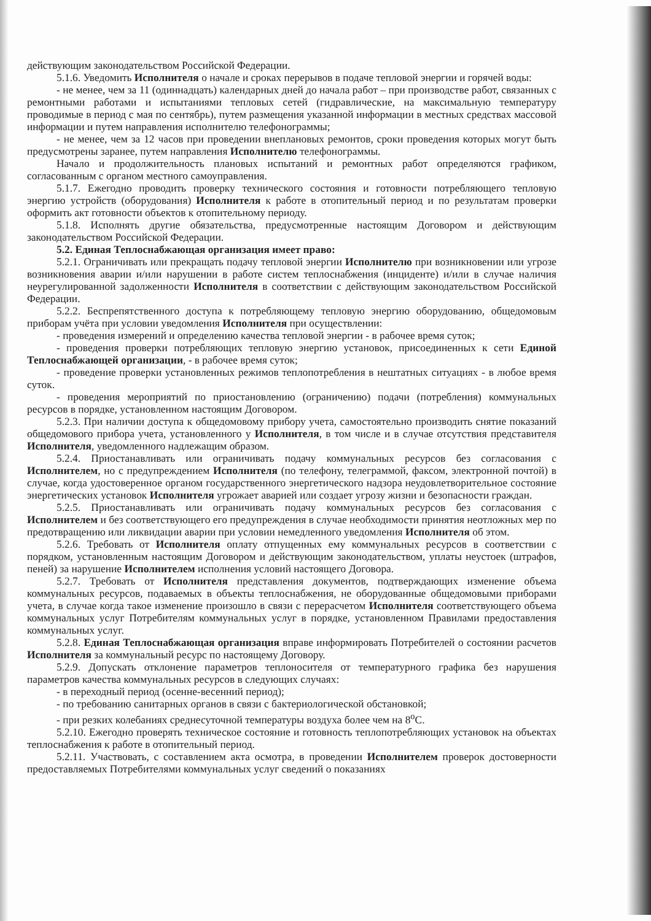действующим законодательством Российской Федерации.
5.1.6. Уведомить Исполнителя о начале и сроках перерывов в подаче тепловой энергии и горячей воды:
- не менее, чем за 11 (одиннадцать) календарных дней до начала работ – при производстве работ, связанных с ремонтными работами и испытаниями тепловых сетей (гидравлические, на максимальную температуру проводимые в период с мая по сентябрь), путем размещения указанной информации в местных средствах массовой информации и путем направления исполнителю телефонограммы;
- не менее, чем за 12 часов при проведении внеплановых ремонтов, сроки проведения которых могут быть предусмотрены заранее, путем направления Исполнителю телефонограммы.
Начало и продолжительность плановых испытаний и ремонтных работ определяются графиком, согласованным с органом местного самоуправления.
5.1.7. Ежегодно проводить проверку технического состояния и готовности потребляющего тепловую энергию устройств (оборудования) Исполнителя к работе в отопительный период и по результатам проверки оформить акт готовности объектов к отопительному периоду.
5.1.8. Исполнять другие обязательства, предусмотренные настоящим Договором и действующим законодательством Российской Федерации.
5.2. Единая Теплоснабжающая организация имеет право:
5.2.1. Ограничивать или прекращать подачу тепловой энергии Исполнителю при возникновении или угрозе возникновения аварии и/или нарушении в работе систем теплоснабжения (инциденте) и/или в случае наличия неурегулированной задолженности Исполнителя в соответствии с действующим законодательством Российской Федерации.
5.2.2. Беспрепятственного доступа к потребляющему тепловую энергию оборудованию, общедомовым приборам учёта при условии уведомления Исполнителя при осуществлении:
- проведения измерений и определению качества тепловой энергии - в рабочее время суток;
- проведения проверки потребляющих тепловую энергию установок, присоединенных к сети Единой Теплоснабжающей организации, - в рабочее время суток;
- проведение проверки установленных режимов теплопотребления в нештатных ситуациях - в любое время суток.
- проведения мероприятий по приостановлению (ограничению) подачи (потребления) коммунальных ресурсов в порядке, установленном настоящим Договором.
5.2.3. При наличии доступа к общедомовому прибору учета, самостоятельно производить снятие показаний общедомового прибора учета, установленного у Исполнителя, в том числе и в случае отсутствия представителя Исполнителя, уведомленного надлежащим образом.
5.2.4. Приостанавливать или ограничивать подачу коммунальных ресурсов без согласования с Исполнителем, но с предупреждением Исполнителя (по телефону, телеграммой, факсом, электронной почтой) в случае, когда удостоверенное органом государственного энергетического надзора неудовлетворительное состояние энергетических установок Исполнителя угрожает аварией или создает угрозу жизни и безопасности граждан.
5.2.5. Приостанавливать или ограничивать подачу коммунальных ресурсов без согласования с Исполнителем и без соответствующего его предупреждения в случае необходимости принятия неотложных мер по предотвращению или ликвидации аварии при условии немедленного уведомления Исполнителя об этом.
5.2.6. Требовать от Исполнителя оплату отпущенных ему коммунальных ресурсов в соответствии с порядком, установленным настоящим Договором и действующим законодательством, уплаты неустоек (штрафов, пеней) за нарушение Исполнителем исполнения условий настоящего Договора.
5.2.7. Требовать от Исполнителя представления документов, подтверждающих изменение объема коммунальных ресурсов, подаваемых в объекты теплоснабжения, не оборудованные общедомовыми приборами учета, в случае когда такое изменение произошло в связи с перерасчетом Исполнителя соответствующего объема коммунальных услуг Потребителям коммунальных услуг в порядке, установленном Правилами предоставления коммунальных услуг.
5.2.8. Единая Теплоснабжающая организация вправе информировать Потребителей о состоянии расчетов Исполнителя за коммунальный ресурс по настоящему Договору.
5.2.9. Допускать отклонение параметров теплоносителя от температурного графика без нарушения параметров качества коммунальных ресурсов в следующих случаях:
- в переходный период (осенне-весенний период);
- по требованию санитарных органов в связи с бактериологической обстановкой;
- при резких колебаниях среднесуточной температуры воздуха более чем на 8<sup>о</sup>С.
5.2.10. Ежегодно проверять техническое состояние и готовность теплопотребляющих установок на объектах теплоснабжения к работе в отопительный период.
5.2.11. Участвовать, с составлением акта осмотра, в проведении Исполнителем проверок достоверности предоставляемых Потребителями коммунальных услуг сведений о показаниях